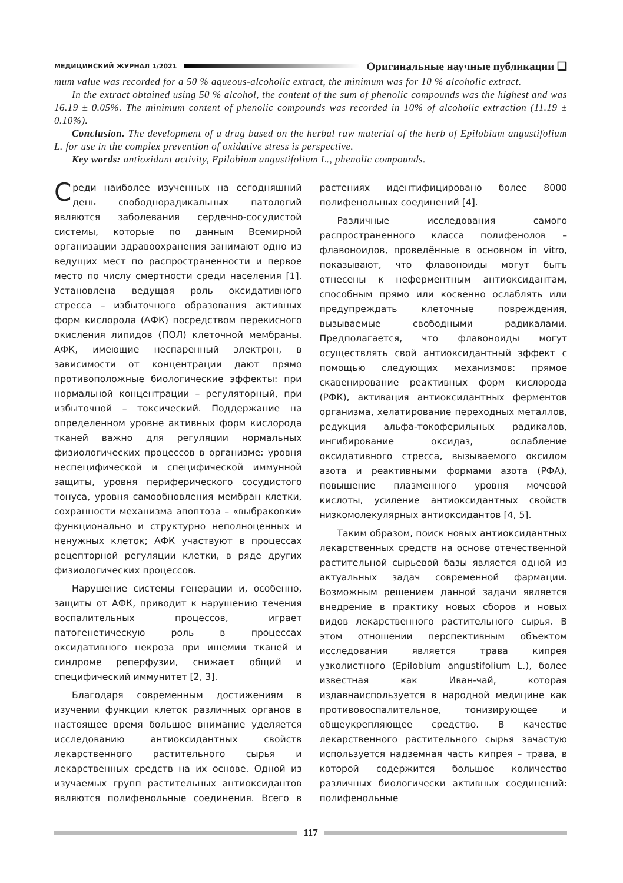МЕДИЦИНСКИЙ ЖУРНАЛ 1/2021 Оригинальные научные публикации ❑
mum value was recorded for a 50 % aqueous-alcoholic extract, the minimum was for 10 % alcoholic extract.
In the extract obtained using 50 % alcohol, the content of the sum of phenolic compounds was the highest and was 16.19 ± 0.05%. The minimum content of phenolic compounds was recorded in 10% of alcoholic extraction (11.19 ± 0.10%).
Conclusion. The development of a drug based on the herbal raw material of the herb of Epilobium angustifolium L. for use in the complex prevention of oxidative stress is perspective.
Key words: antioxidant activity, Epilobium angustifolium L., phenolic compounds.
Среди наиболее изученных на сегодняшний день свободнорадикальных патологий являются заболевания сердечно-сосудистой системы, которые по данным Всемирной организации здравоохранения занимают одно из ведущих мест по распространенности и первое место по числу смертности среди населения [1]. Установлена ведущая роль оксидативного стресса – избыточного образования активных форм кислорода (АФК) посредством перекисного окисления липидов (ПОЛ) клеточной мембраны. АФК, имеющие неспаренный электрон, в зависимости от концентрации дают прямо противоположные биологические эффекты: при нормальной концентрации – регуляторный, при избыточной – токсический. Поддержание на определенном уровне активных форм кислорода тканей важно для регуляции нормальных физиологических процессов в организме: уровня неспецифической и специфической иммунной защиты, уровня периферического сосудистого тонуса, уровня самообновления мембран клетки, сохранности механизма апоптоза – «выбраковки» функционально и структурно неполноценных и ненужных клеток; АФК участвуют в процессах рецепторной регуляции клетки, в ряде других физиологических процессов.
Нарушение системы генерации и, особенно, защиты от АФК, приводит к нарушению течения воспалительных процессов, играет патогенетическую роль в процессах оксидативного некроза при ишемии тканей и синдроме реперфузии, снижает общий и специфический иммунитет [2, 3].
Благодаря современным достижениям в изучении функции клеток различных органов в настоящее время большое внимание уделяется исследованию антиоксидантных свойств лекарственного растительного сырья и лекарственных средств на их основе. Одной из изучаемых групп растительных антиоксидантов являются полифенольные соединения. Всего в растениях идентифицировано более 8000 полифенольных соединений [4].
Различные исследования самого распространенного класса полифенолов – флавоноидов, проведённые в основном in vitro, показывают, что флавоноиды могут быть отнесены к неферментным антиоксидантам, способным прямо или косвенно ослаблять или предупреждать клеточные повреждения, вызываемые свободными радикалами. Предполагается, что флавоноиды могут осуществлять свой антиоксидантный эффект с помощью следующих механизмов: прямое скавенирование реактивных форм кислорода (РФК), активация антиоксидантных ферментов организма, хелатирование переходных металлов, редукция альфа-токоферильных радикалов, ингибирование оксидаз, ослабление оксидативного стресса, вызываемого оксидом азота и реактивными формами азота (РФА), повышение плазменного уровня мочевой кислоты, усиление антиоксидантных свойств низкомолекулярных антиоксидантов [4, 5].
Таким образом, поиск новых антиоксидантных лекарственных средств на основе отечественной растительной сырьевой базы является одной из актуальных задач современной фармации. Возможным решением данной задачи является внедрение в практику новых сборов и новых видов лекарственного растительного сырья. В этом отношении перспективным объектом исследования является трава кипрея узколистного (Epilobium angustifolium L.), более известная как Иван-чай, которая издавнаиспользуется в народной медицине как противовоспалительное, тонизирующее и общеукрепляющее средство. В качестве лекарственного растительного сырья зачастую используется надземная часть кипрея – трава, в которой содержится большое количество различных биологически активных соединений: полифенольные
117